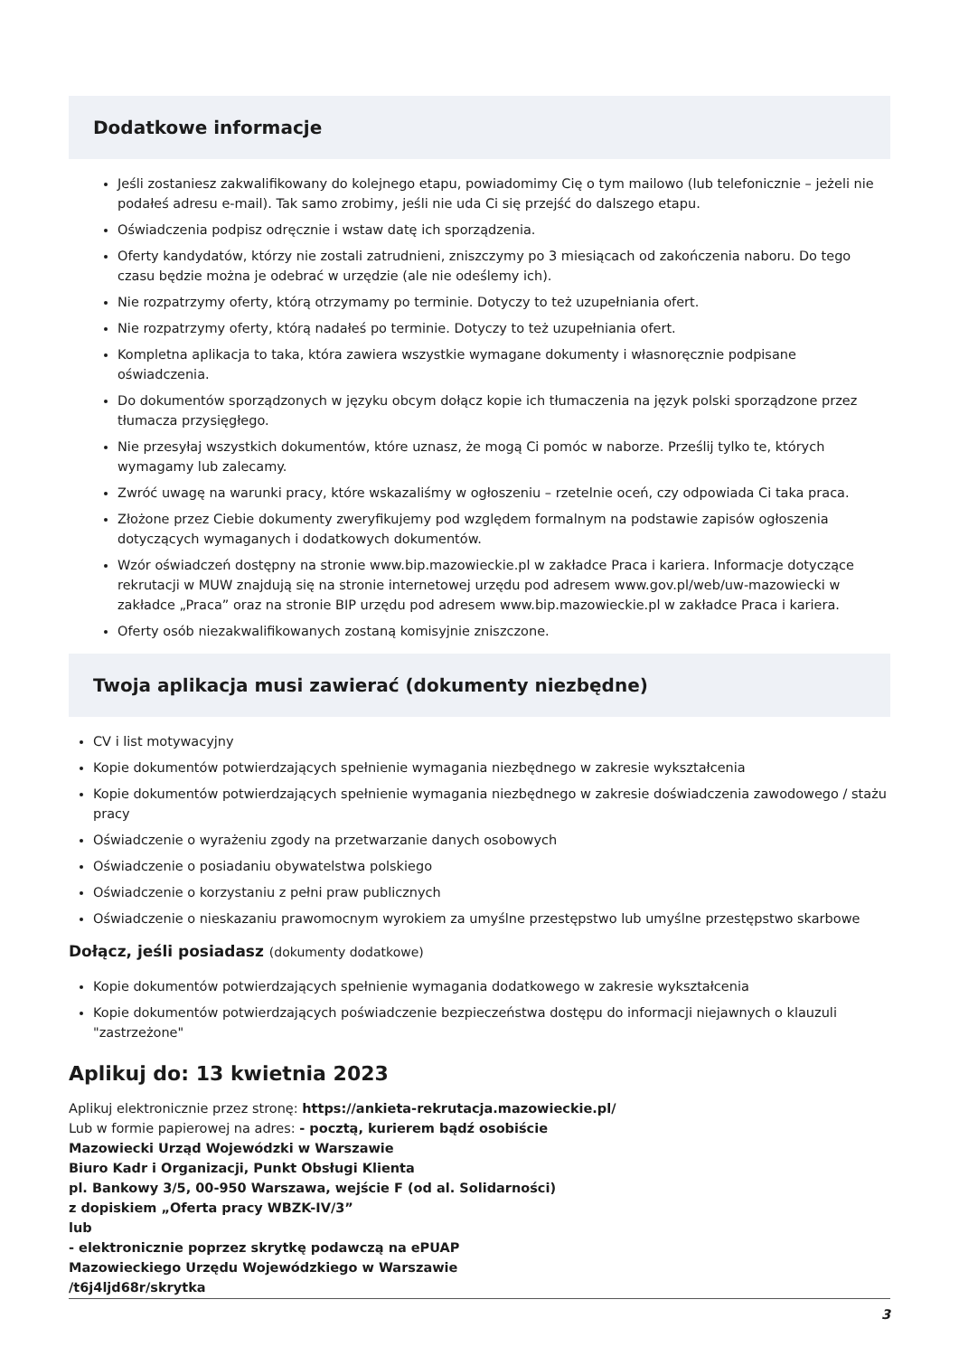Dodatkowe informacje
Jeśli zostaniesz zakwalifikowany do kolejnego etapu, powiadomimy Cię o tym mailowo (lub telefonicznie – jeżeli nie podałeś adresu e-mail). Tak samo zrobimy, jeśli nie uda Ci się przejść do dalszego etapu.
Oświadczenia podpisz odręcznie i wstaw datę ich sporządzenia.
Oferty kandydatów, którzy nie zostali zatrudnieni, zniszczymy po 3 miesiącach od zakończenia naboru. Do tego czasu będzie można je odebrać w urzędzie (ale nie odeślemy ich).
Nie rozpatrzymy oferty, którą otrzymamy po terminie. Dotyczy to też uzupełniania ofert.
Nie rozpatrzymy oferty, którą nadałeś po terminie. Dotyczy to też uzupełniania ofert.
Kompletna aplikacja to taka, która zawiera wszystkie wymagane dokumenty i własnoręcznie podpisane oświadczenia.
Do dokumentów sporządzonych w języku obcym dołącz kopie ich tłumaczenia na język polski sporządzone przez tłumacza przysięgłego.
Nie przesyłaj wszystkich dokumentów, które uznasz, że mogą Ci pomóc w naborze. Prześlij tylko te, których wymagamy lub zalecamy.
Zwróć uwagę na warunki pracy, które wskazaliśmy w ogłoszeniu – rzetelnie oceń, czy odpowiada Ci taka praca.
Złożone przez Ciebie dokumenty zweryfikujemy pod względem formalnym na podstawie zapisów ogłoszenia dotyczących wymaganych i dodatkowych dokumentów.
Wzór oświadczeń dostępny na stronie www.bip.mazowieckie.pl w zakładce Praca i kariera. Informacje dotyczące rekrutacji w MUW znajdują się na stronie internetowej urzędu pod adresem www.gov.pl/web/uw-mazowiecki w zakładce „Praca” oraz na stronie BIP urzędu pod adresem www.bip.mazowieckie.pl w zakładce Praca i kariera.
Oferty osób niezakwalifikowanych zostaną komisyjnie zniszczone.
Twoja aplikacja musi zawierać (dokumenty niezbędne)
CV i list motywacyjny
Kopie dokumentów potwierdzających spełnienie wymagania niezbędnego w zakresie wykształcenia
Kopie dokumentów potwierdzających spełnienie wymagania niezbędnego w zakresie doświadczenia zawodowego / stażu pracy
Oświadczenie o wyrażeniu zgody na przetwarzanie danych osobowych
Oświadczenie o posiadaniu obywatelstwa polskiego
Oświadczenie o korzystaniu z pełni praw publicznych
Oświadczenie o nieskazaniu prawomocnym wyrokiem za umyślne przestępstwo lub umyślne przestępstwo skarbowe
Dołącz, jeśli posiadasz (dokumenty dodatkowe)
Kopie dokumentów potwierdzających spełnienie wymagania dodatkowego w zakresie wykształcenia
Kopie dokumentów potwierdzających poświadczenie bezpieczeństwa dostępu do informacji niejawnych o klauzuli "zastrzeżone"
Aplikuj do: 13 kwietnia 2023
Aplikuj elektronicznie przez stronę: https://ankieta-rekrutacja.mazowieckie.pl/
Lub w formie papierowej na adres: - pocztą, kurierem bądź osobiście
Mazowiecki Urząd Wojewódzki w Warszawie
Biuro Kadr i Organizacji, Punkt Obsługi Klienta
pl. Bankowy 3/5, 00-950 Warszawa, wejście F (od al. Solidarności)
z dopiskiem „Oferta pracy WBZK-IV/3”
lub
- elektronicznie poprzez skrytkę podawczą na ePUAP
Mazowieckiego Urzędu Wojewódzkiego w Warszawie
/t6j4ljd68r/skrytka
3